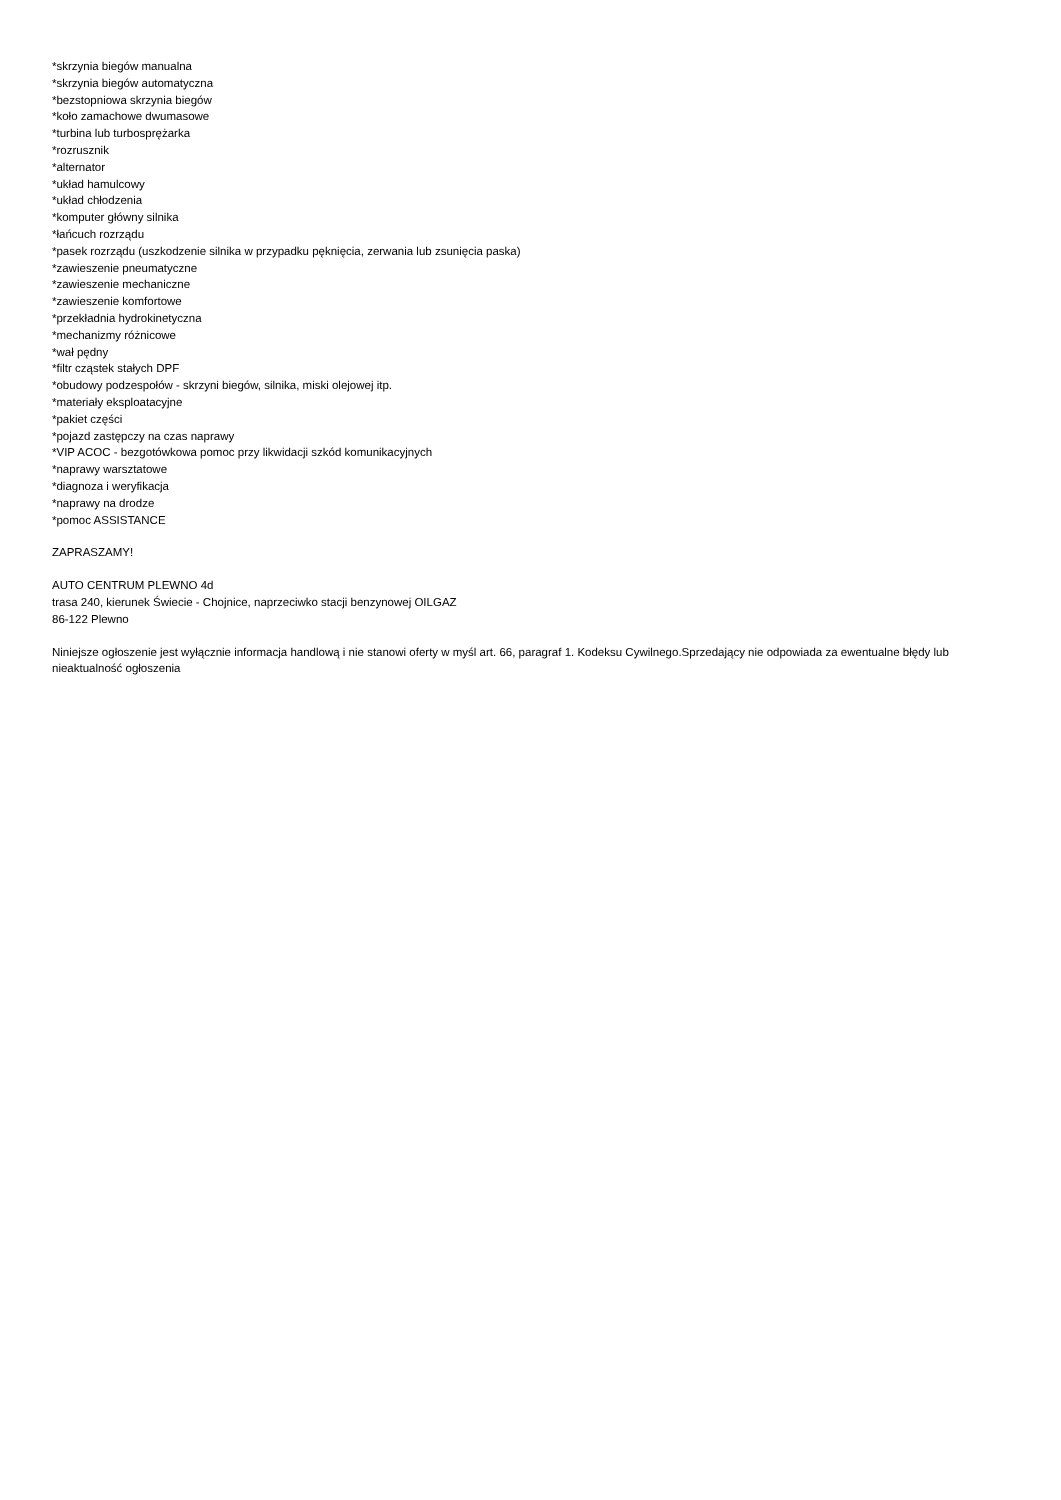*skrzynia biegów manualna
*skrzynia biegów automatyczna
*bezstopniowa skrzynia biegów
*koło zamachowe dwumasowe
*turbina lub turbosprężarka
*rozrusznik
*alternator
*układ hamulcowy
*układ chłodzenia
*komputer główny silnika
*łańcuch rozrządu
*pasek rozrządu (uszkodzenie silnika w przypadku pęknięcia, zerwania lub zsunięcia paska)
*zawieszenie pneumatyczne
*zawieszenie mechaniczne
*zawieszenie komfortowe
*przekładnia hydrokinetyczna
*mechanizmy różnicowe
*wał pędny
*filtr cząstek stałych DPF
*obudowy podzespołów - skrzyni biegów, silnika, miski olejowej itp.
*materiały eksploatacyjne
*pakiet części
*pojazd zastępczy na czas naprawy
*VIP ACOC - bezgotówkowa pomoc przy likwidacji szkód komunikacyjnych
*naprawy warsztatowe
*diagnoza i weryfikacja
*naprawy na drodze
*pomoc ASSISTANCE
ZAPRASZAMY!
AUTO CENTRUM PLEWNO 4d
trasa 240, kierunek Świecie - Chojnice, naprzeciwko stacji benzynowej OILGAZ
86-122 Plewno
Niniejsze ogłoszenie jest wyłącznie informacja handlową i nie stanowi oferty w myśl art. 66, paragraf 1. Kodeksu Cywilnego.Sprzedający nie odpowiada za ewentualne błędy lub nieaktualność ogłoszenia